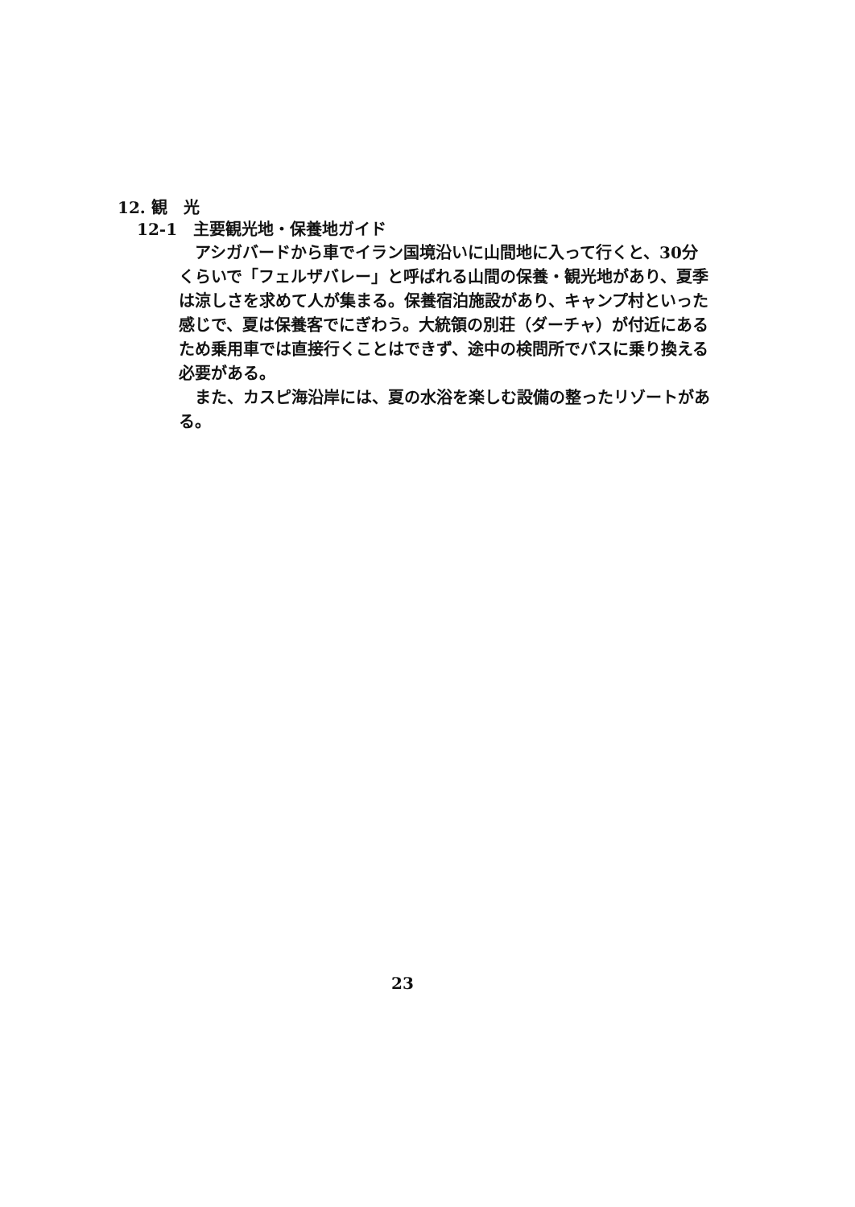12. 観　光
12-1　主要観光地・保養地ガイド
アシガバードから車でイラン国境沿いに山間地に入って行くと、30分くらいで「フェルザバレー」と呼ばれる山間の保養・観光地があり、夏季は涼しさを求めて人が集まる。保養宿泊施設があり、キャンプ村といった感じで、夏は保養客でにぎわう。大統領の別荘（ダーチャ）が付近にあるため乗用車では直接行くことはできず、途中の検問所でバスに乗り換える必要がある。
また、カスピ海沿岸には、夏の水浴を楽しむ設備の整ったリゾートがある。
23